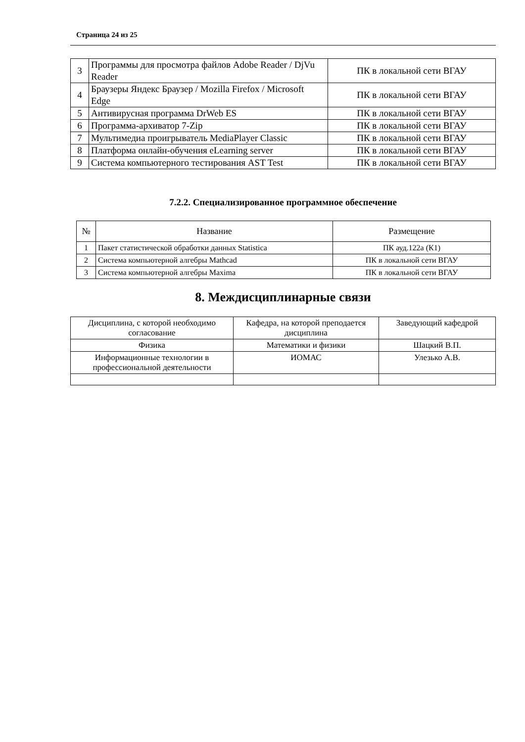Страница 24 из 25
| 3 | Программы для просмотра файлов Adobe Reader / DjVu Reader | ПК в локальной сети ВГАУ |
| 4 | Браузеры Яндекс Браузер / Mozilla Firefox / Microsoft Edge | ПК в локальной сети ВГАУ |
| 5 | Антивирусная программа DrWeb ES | ПК в локальной сети ВГАУ |
| 6 | Программа-архиватор 7-Zip | ПК в локальной сети ВГАУ |
| 7 | Мультимедиа проигрыватель MediaPlayer Classic | ПК в локальной сети ВГАУ |
| 8 | Платформа онлайн-обучения eLearning server | ПК в локальной сети ВГАУ |
| 9 | Система компьютерного тестирования AST Test | ПК в локальной сети ВГАУ |
7.2.2. Специализированное программное обеспечение
| № | Название | Размещение |
| --- | --- | --- |
| 1 | Пакет статистической обработки данных Statistica | ПК ауд.122а (К1) |
| 2 | Система компьютерной алгебры Mathcad | ПК в локальной сети ВГАУ |
| 3 | Система компьютерной алгебры Maxima | ПК в локальной сети ВГАУ |
8. Междисциплинарные связи
| Дисциплина, с которой необходимо согласование | Кафедра, на которой преподается дисциплина | Заведующий кафедрой |
| --- | --- | --- |
| Физика | Математики и физики | Шацкий В.П. |
| Информационные технологии в профессиональной деятельности | ИОМАС | Улезько А.В. |